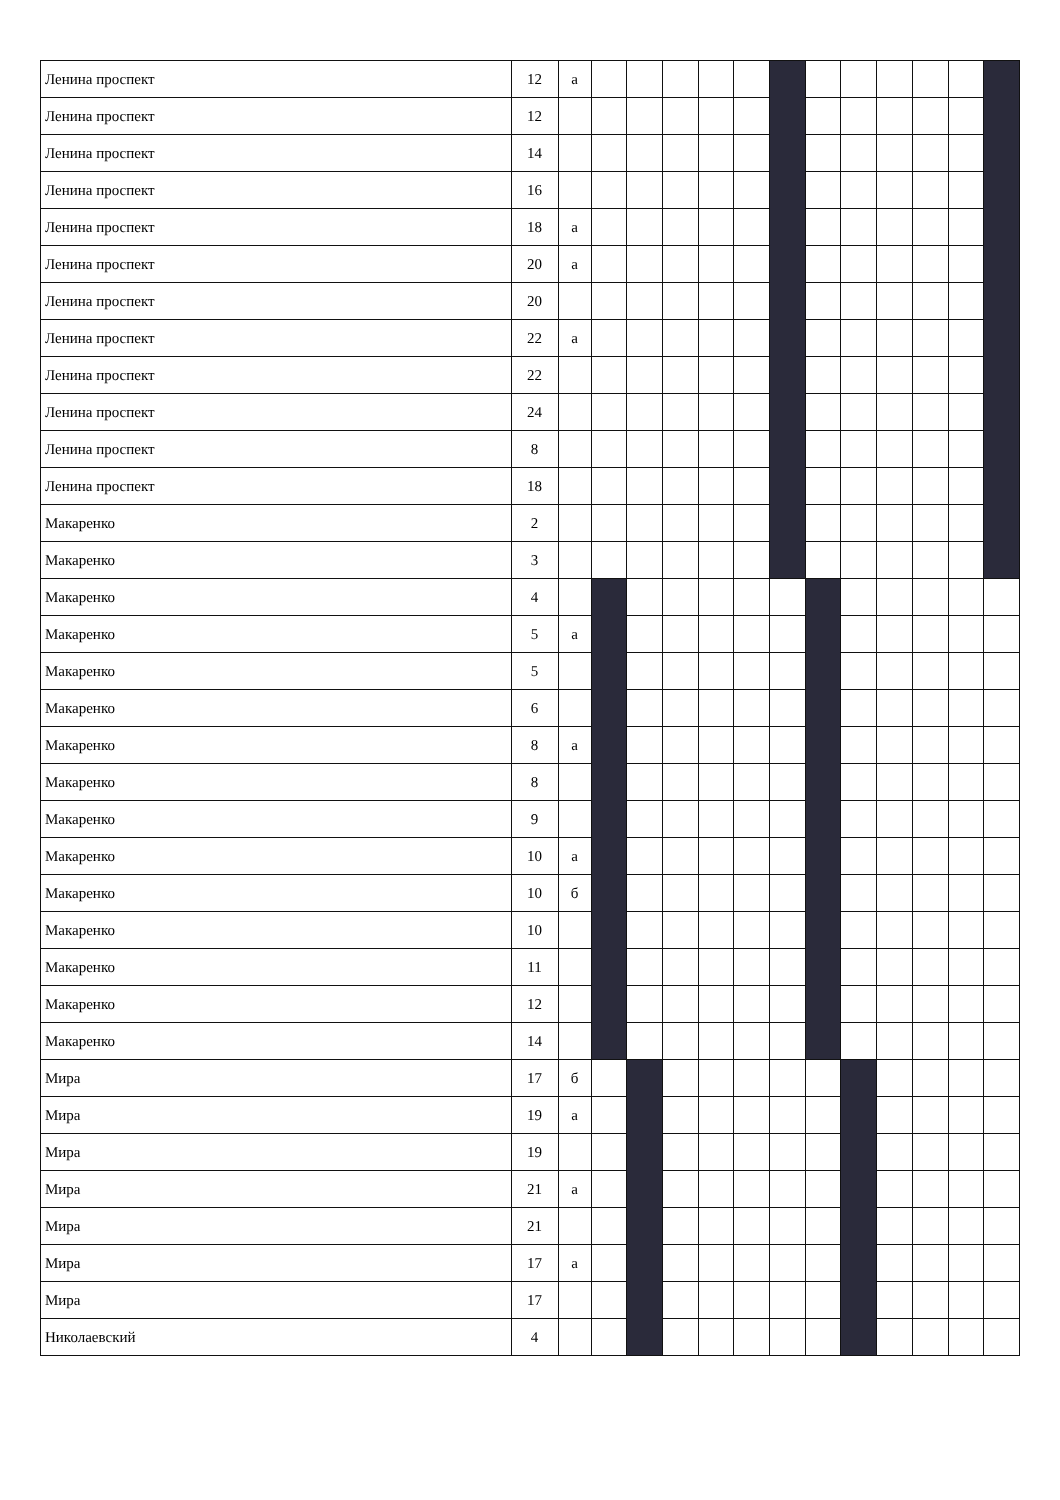| Ленина проспект | 12 | а | | | | | | | | | | | | |
| Ленина проспект | 12 | | | | | | | | | | | | | |
| Ленина проспект | 14 | | | | | | | | | | | | | |
| Ленина проспект | 16 | | | | | | | | | | | | | |
| Ленина проспект | 18 | а | | | | | | | | | | | | |
| Ленина проспект | 20 | а | | | | | | | | | | | | |
| Ленина проспект | 20 | | | | | | | | | | | | | |
| Ленина проспект | 22 | а | | | | | | | | | | | | |
| Ленина проспект | 22 | | | | | | | | | | | | | |
| Ленина проспект | 24 | | | | | | | | | | | | | |
| Ленина проспект | 8 | | | | | | | | | | | | | |
| Ленина проспект | 18 | | | | | | | | | | | | | |
| Макаренко | 2 | | | | | | | | | | | | | |
| Макаренко | 3 | | | | | | | | | | | | | |
| Макаренко | 4 | | | | | | | | | | | | | |
| Макаренко | 5 | а | | | | | | | | | | | | |
| Макаренко | 5 | | | | | | | | | | | | | |
| Макаренко | 6 | | | | | | | | | | | | | |
| Макаренко | 8 | а | | | | | | | | | | | | |
| Макаренко | 8 | | | | | | | | | | | | | |
| Макаренко | 9 | | | | | | | | | | | | | |
| Макаренко | 10 | а | | | | | | | | | | | | |
| Макаренко | 10 | б | | | | | | | | | | | | |
| Макаренко | 10 | | | | | | | | | | | | | |
| Макаренко | 11 | | | | | | | | | | | | | |
| Макаренко | 12 | | | | | | | | | | | | | |
| Макаренко | 14 | | | | | | | | | | | | | |
| Мира | 17 | б | | | | | | | | | | | | |
| Мира | 19 | а | | | | | | | | | | | | |
| Мира | 19 | | | | | | | | | | | | | |
| Мира | 21 | а | | | | | | | | | | | | |
| Мира | 21 | | | | | | | | | | | | | |
| Мира | 17 | а | | | | | | | | | | | | |
| Мира | 17 | | | | | | | | | | | | | |
| Николаевский | 4 | | | | | | | | | | | | | |